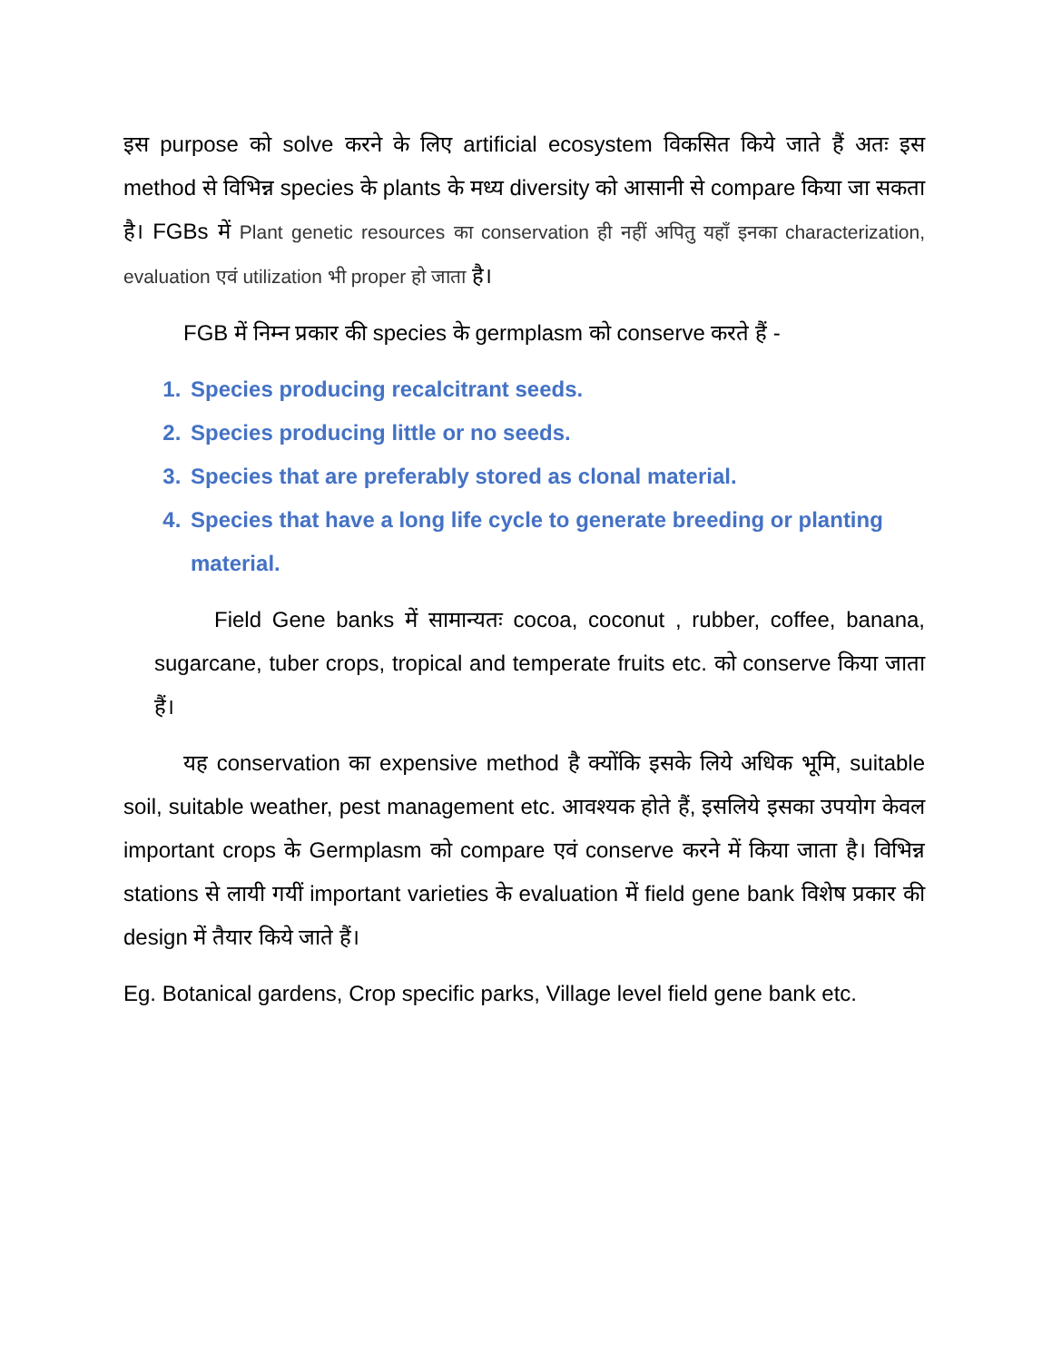इस purpose को solve करने के लिए artificial ecosystem विकसित किये जाते हैं अतः इस method से विभिन्न species के plants के मध्य diversity को आसानी से compare किया जा सकता है। FGBs में Plant genetic resources का conservation ही नहीं अपितु यहाँ इनका characterization, evaluation एवं utilization भी proper हो जाता है।
FGB में निम्न प्रकार की species के germplasm को conserve करते हैं -
1. Species producing recalcitrant seeds.
2. Species producing little or no seeds.
3. Species that are preferably stored as clonal material.
4. Species that have a long life cycle to generate breeding or planting material.
Field Gene banks में सामान्यतः cocoa, coconut , rubber, coffee, banana, sugarcane, tuber crops, tropical and temperate fruits etc. को conserve किया जाता हैं।
यह conservation का expensive method है क्योंकि इसके लिये अधिक भूमि, suitable soil, suitable weather, pest management etc. आवश्यक होते हैं, इसलिये इसका उपयोग केवल important crops के Germplasm को compare एवं conserve करने में किया जाता है। विभिन्न stations से लायी गयीं important varieties के evaluation में field gene bank विशेष प्रकार की design में तैयार किये जाते हैं।
Eg. Botanical gardens, Crop specific parks, Village level field gene bank etc.